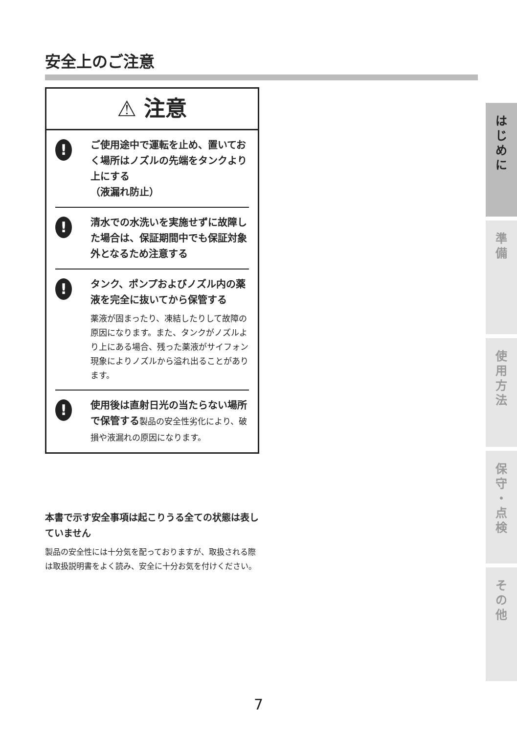安全上のご注意
⚠ 注意
!
ご使用途中で運転を止め、置いておく場所はノズルの先端をタンクより上にする
（液漏れ防止）
!
清水での水洗いを実施せずに故障した場合は、保証期間中でも保証対象外となるため注意する
!
タンク、ポンプおよびノズル内の薬液を完全に抜いてから保管する
薬液が固まったり、凍結したりして故障の原因になります。また、タンクがノズルより上にある場合、残った薬液がサイフォン現象によりノズルから溢れ出ることがあります。
!
使用後は直射日光の当たらない場所で保管する製品の安全性劣化により、破損や液漏れの原因になります。
本書で示す安全事項は起こりうる全ての状態は表していません
製品の安全性には十分気を配っておりますが、取扱される際は取扱説明書をよく読み、安全に十分お気を付けください。
は
じ
め
に
準
備
使
用
方
法
保
守
・
点
検
そ
の
他
7